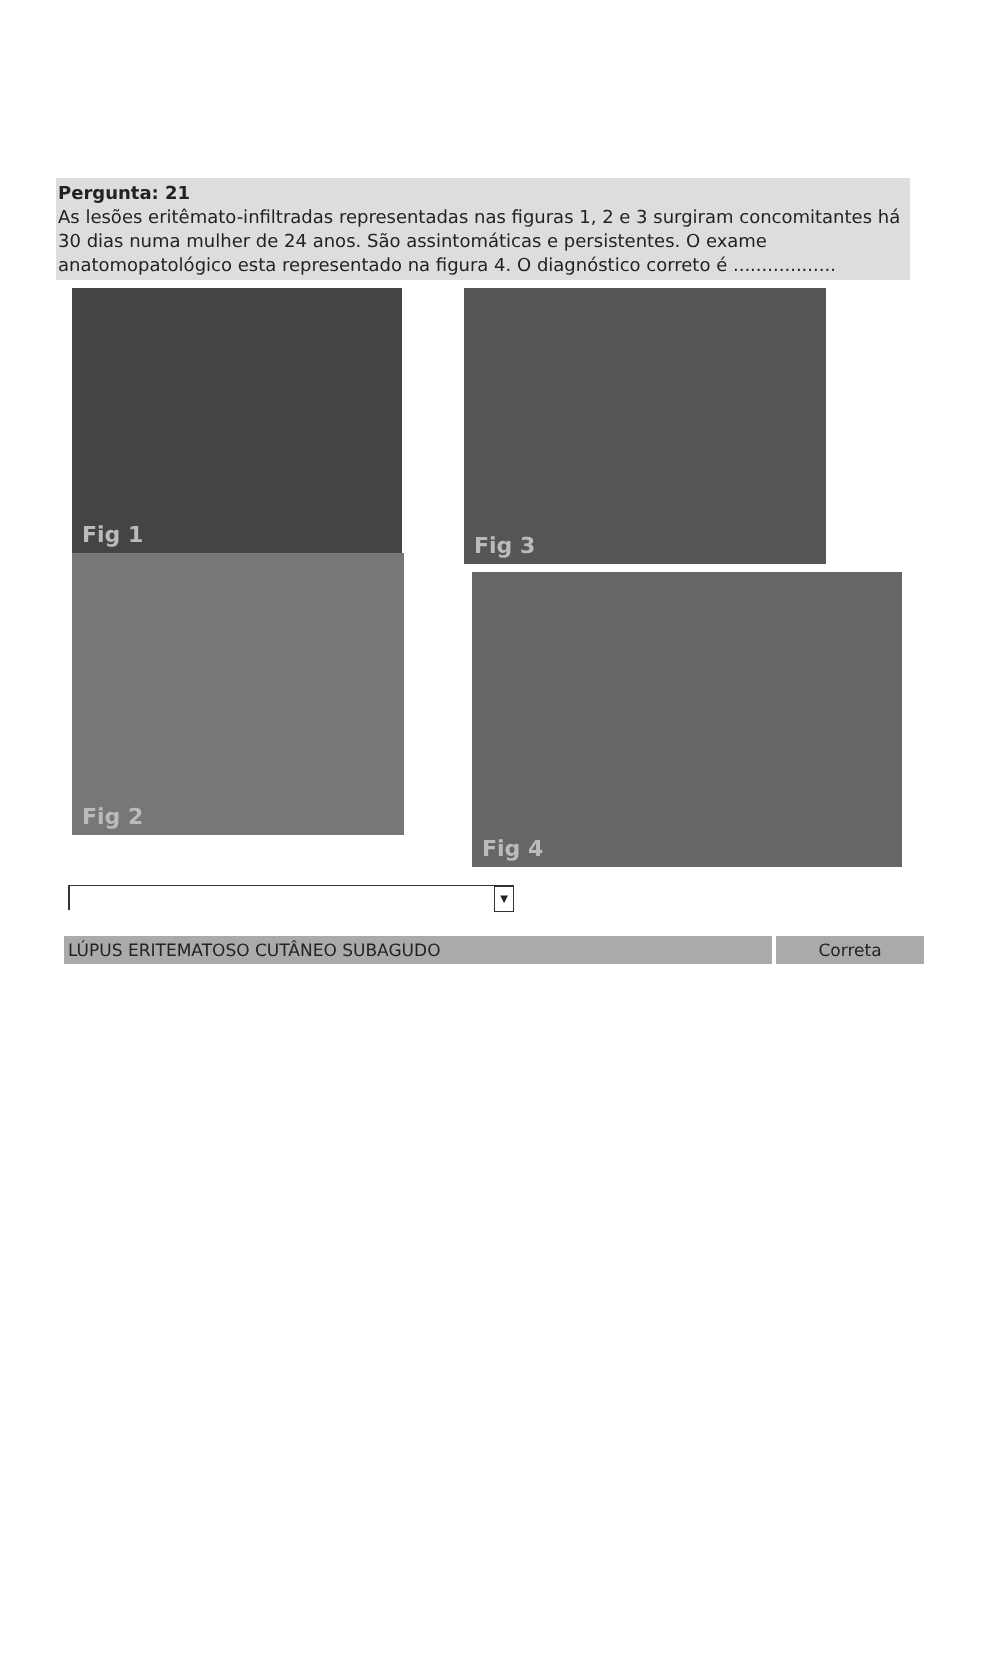Pergunta: 21
As lesões eritêmato-infiltradas representadas nas figuras 1, 2 e 3 surgiram concomitantes há 30 dias numa mulher de 24 anos. São assintomáticas e persistentes. O exame anatomopatológico esta representado na figura 4. O diagnóstico correto é ..................
Fig 1
Fig 2
Fig 3
Fig 4
▼
LÚPUS ERITEMATOSO CUTÂNEO SUBAGUDO Correta